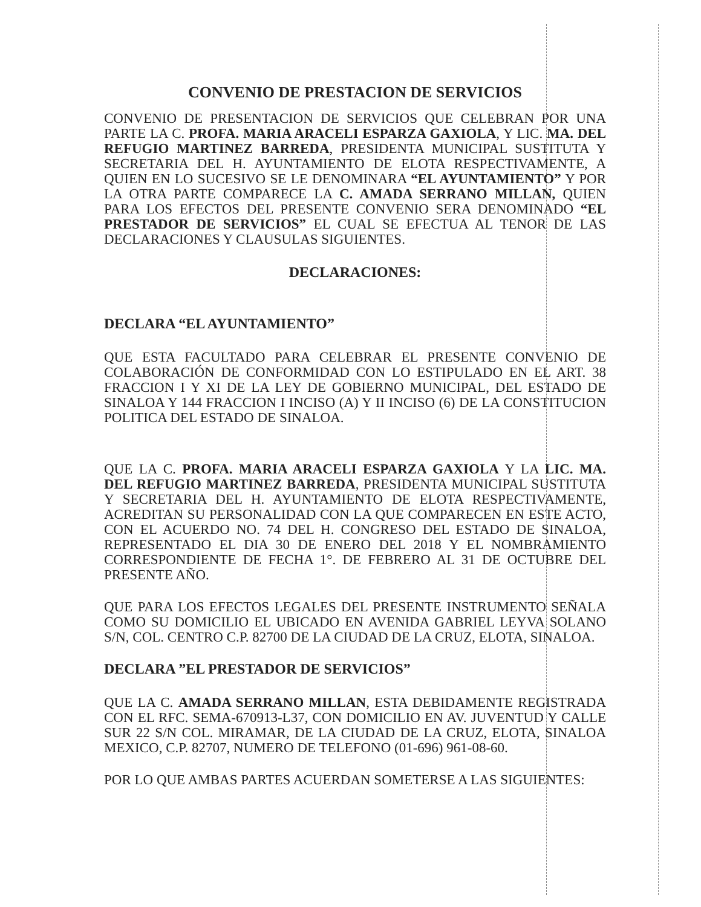CONVENIO DE PRESTACION DE SERVICIOS
CONVENIO DE PRESENTACION DE SERVICIOS QUE CELEBRAN POR UNA PARTE LA C. PROFA. MARIA ARACELI ESPARZA GAXIOLA, Y LIC. MA. DEL REFUGIO MARTINEZ BARREDA, PRESIDENTA MUNICIPAL SUSTITUTA Y SECRETARIA DEL H. AYUNTAMIENTO DE ELOTA RESPECTIVAMENTE, A QUIEN EN LO SUCESIVO SE LE DENOMINARA “EL AYUNTAMIENTO” Y POR LA OTRA PARTE COMPARECE LA C. AMADA SERRANO MILLAN, QUIEN PARA LOS EFECTOS DEL PRESENTE CONVENIO SERA DENOMINADO “EL PRESTADOR DE SERVICIOS” EL CUAL SE EFECTUA AL TENOR DE LAS DECLARACIONES Y CLAUSULAS SIGUIENTES.
DECLARACIONES:
DECLARA “EL AYUNTAMIENTO”
QUE ESTA FACULTADO PARA CELEBRAR EL PRESENTE CONVENIO DE COLABORACIÓN DE CONFORMIDAD CON LO ESTIPULADO EN EL ART. 38 FRACCION I Y XI DE LA LEY DE GOBIERNO MUNICIPAL, DEL ESTADO DE SINALOA Y 144 FRACCION I INCISO (A) Y II INCISO (6) DE LA CONSTITUCION POLITICA DEL ESTADO DE SINALOA.
QUE LA C. PROFA. MARIA ARACELI ESPARZA GAXIOLA Y LA LIC. MA. DEL REFUGIO MARTINEZ BARREDA, PRESIDENTA MUNICIPAL SUSTITUTA Y SECRETARIA DEL H. AYUNTAMIENTO DE ELOTA RESPECTIVAMENTE, ACREDITAN SU PERSONALIDAD CON LA QUE COMPARECEN EN ESTE ACTO, CON EL ACUERDO NO. 74 DEL H. CONGRESO DEL ESTADO DE SINALOA, REPRESENTADO EL DIA 30 DE ENERO DEL 2018 Y EL NOMBRAMIENTO CORRESPONDIENTE DE FECHA 1°. DE FEBRERO AL 31 DE OCTUBRE DEL PRESENTE AÑO.
QUE PARA LOS EFECTOS LEGALES DEL PRESENTE INSTRUMENTO SEÑALA COMO SU DOMICILIO EL UBICADO EN AVENIDA GABRIEL LEYVA SOLANO S/N, COL. CENTRO C.P. 82700 DE LA CIUDAD DE LA CRUZ, ELOTA, SINALOA.
DECLARA ”EL PRESTADOR DE SERVICIOS”
QUE LA C. AMADA SERRANO MILLAN, ESTA DEBIDAMENTE REGISTRADA CON EL RFC. SEMA-670913-L37, CON DOMICILIO EN AV. JUVENTUD Y CALLE SUR 22 S/N COL. MIRAMAR, DE LA CIUDAD DE LA CRUZ, ELOTA, SINALOA MEXICO, C.P. 82707, NUMERO DE TELEFONO (01-696) 961-08-60.
POR LO QUE AMBAS PARTES ACUERDAN SOMETERSE A LAS SIGUIENTES: